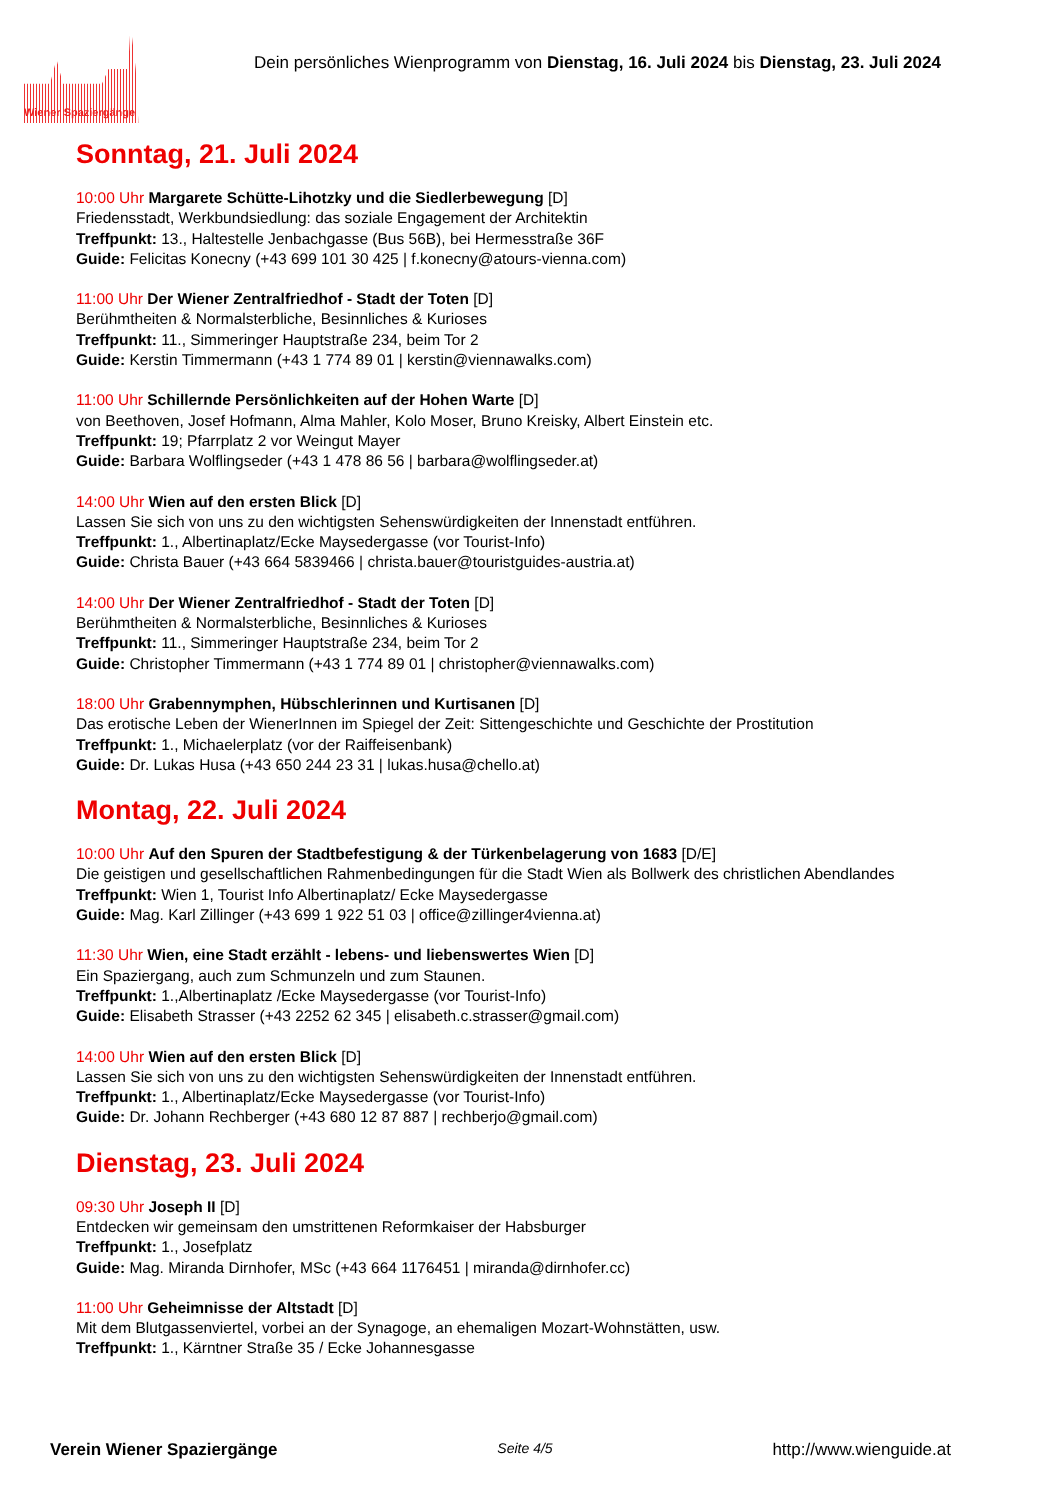Dein persönliches Wienprogramm von Dienstag, 16. Juli 2024 bis Dienstag, 23. Juli 2024
Wiener Spaziergänge
Sonntag, 21. Juli 2024
10:00 Uhr Margarete Schütte-Lihotzky und die Siedlerbewegung [D]
Friedensstadt, Werkbundsiedlung: das soziale Engagement der Architektin
Treffpunkt: 13., Haltestelle Jenbachgasse (Bus 56B), bei Hermesstraße 36F
Guide: Felicitas Konecny (+43 699 101 30 425 | f.konecny@atours-vienna.com)
11:00 Uhr Der Wiener Zentralfriedhof - Stadt der Toten [D]
Berühmtheiten & Normalsterbliche, Besinnliches & Kurioses
Treffpunkt: 11., Simmeringer Hauptstraße 234, beim Tor 2
Guide: Kerstin Timmermann (+43 1 774 89 01 | kerstin@viennawalks.com)
11:00 Uhr Schillernde Persönlichkeiten auf der Hohen Warte [D]
von Beethoven, Josef Hofmann, Alma Mahler, Kolo Moser, Bruno Kreisky, Albert Einstein etc.
Treffpunkt: 19; Pfarrplatz 2 vor Weingut Mayer
Guide: Barbara Wolflingseder (+43 1 478 86 56 | barbara@wolflingseder.at)
14:00 Uhr Wien auf den ersten Blick [D]
Lassen Sie sich von uns zu den wichtigsten Sehenswürdigkeiten der Innenstadt entführen.
Treffpunkt: 1., Albertinaplatz/Ecke Maysedergasse (vor Tourist-Info)
Guide: Christa Bauer (+43 664 5839466 | christa.bauer@touristguides-austria.at)
14:00 Uhr Der Wiener Zentralfriedhof - Stadt der Toten [D]
Berühmtheiten & Normalsterbliche, Besinnliches & Kurioses
Treffpunkt: 11., Simmeringer Hauptstraße 234, beim Tor 2
Guide: Christopher Timmermann (+43 1 774 89 01 | christopher@viennawalks.com)
18:00 Uhr Grabennymphen, Hübschlerinnen und Kurtisanen [D]
Das erotische Leben der WienerInnen im Spiegel der Zeit: Sittengeschichte und Geschichte der Prostitution
Treffpunkt: 1., Michaelerplatz (vor der Raiffeisenbank)
Guide: Dr. Lukas Husa (+43 650 244 23 31 | lukas.husa@chello.at)
Montag, 22. Juli 2024
10:00 Uhr Auf den Spuren der Stadtbefestigung & der Türkenbelagerung von 1683 [D/E]
Die geistigen und gesellschaftlichen Rahmenbedingungen für die Stadt Wien als Bollwerk des christlichen Abendlandes
Treffpunkt: Wien 1, Tourist Info Albertinaplatz/ Ecke Maysedergasse
Guide: Mag. Karl Zillinger (+43 699 1 922 51 03 | office@zillinger4vienna.at)
11:30 Uhr Wien, eine Stadt erzählt - lebens- und liebenswertes Wien [D]
Ein Spaziergang, auch zum Schmunzeln und zum Staunen.
Treffpunkt: 1.,Albertinaplatz /Ecke Maysedergasse (vor Tourist-Info)
Guide: Elisabeth Strasser (+43 2252 62 345 | elisabeth.c.strasser@gmail.com)
14:00 Uhr Wien auf den ersten Blick [D]
Lassen Sie sich von uns zu den wichtigsten Sehenswürdigkeiten der Innenstadt entführen.
Treffpunkt: 1., Albertinaplatz/Ecke Maysedergasse (vor Tourist-Info)
Guide: Dr. Johann Rechberger (+43 680 12 87 887 | rechberjo@gmail.com)
Dienstag, 23. Juli 2024
09:30 Uhr Joseph II [D]
Entdecken wir gemeinsam den umstrittenen Reformkaiser der Habsburger
Treffpunkt: 1., Josefplatz
Guide: Mag. Miranda Dirnhofer, MSc (+43 664 1176451 | miranda@dirnhofer.cc)
11:00 Uhr Geheimnisse der Altstadt [D]
Mit dem Blutgassenviertel, vorbei an der Synagoge, an ehemaligen Mozart-Wohnstätten, usw.
Treffpunkt: 1., Kärntner Straße 35 / Ecke Johannesgasse
Verein Wiener Spaziergänge Seite 4/5 http://www.wienguide.at